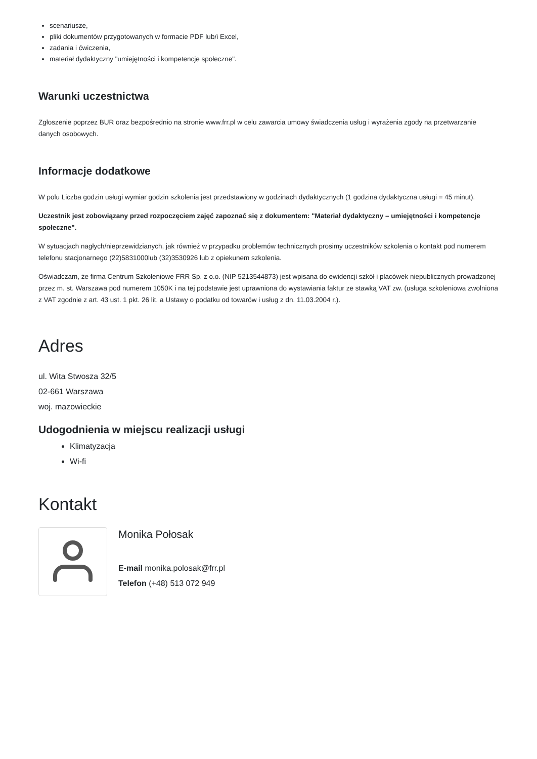scenariusze,
pliki dokumentów przygotowanych w formacie PDF lub/i Excel,
zadania i ćwiczenia,
materiał dydaktyczny "umiejętności i kompetencje społeczne".
Warunki uczestnictwa
Zgłoszenie poprzez BUR oraz bezpośrednio na stronie www.frr.pl w celu zawarcia umowy świadczenia usług i wyrażenia zgody na przetwarzanie danych osobowych.
Informacje dodatkowe
W polu Liczba godzin usługi wymiar godzin szkolenia jest przedstawiony w godzinach dydaktycznych (1 godzina dydaktyczna usługi = 45 minut).
Uczestnik jest zobowiązany przed rozpoczęciem zajęć zapoznać się z dokumentem: "Materiał dydaktyczny – umiejętności i kompetencje społeczne".
W sytuacjach nagłych/nieprzewidzianych, jak również w przypadku problemów technicznych prosimy uczestników szkolenia o kontakt pod numerem telefonu stacjonarnego (22)5831000lub (32)3530926 lub z opiekunem szkolenia.
Oświadczam, że firma Centrum Szkoleniowe FRR Sp. z o.o. (NIP 5213544873) jest wpisana do ewidencji szkół i placówek niepublicznych prowadzonej przez m. st. Warszawa pod numerem 1050K i na tej podstawie jest uprawniona do wystawiania faktur ze stawką VAT zw. (usługa szkoleniowa zwolniona z VAT zgodnie z art. 43 ust. 1 pkt. 26 lit. a Ustawy o podatku od towarów i usług z dn. 11.03.2004 r.).
Adres
ul. Wita Stwosza 32/5
02-661 Warszawa
woj. mazowieckie
Udogodnienia w miejscu realizacji usługi
Klimatyzacja
Wi-fi
Kontakt
Monika Połosak
E-mail monika.polosak@frr.pl
Telefon (+48) 513 072 949